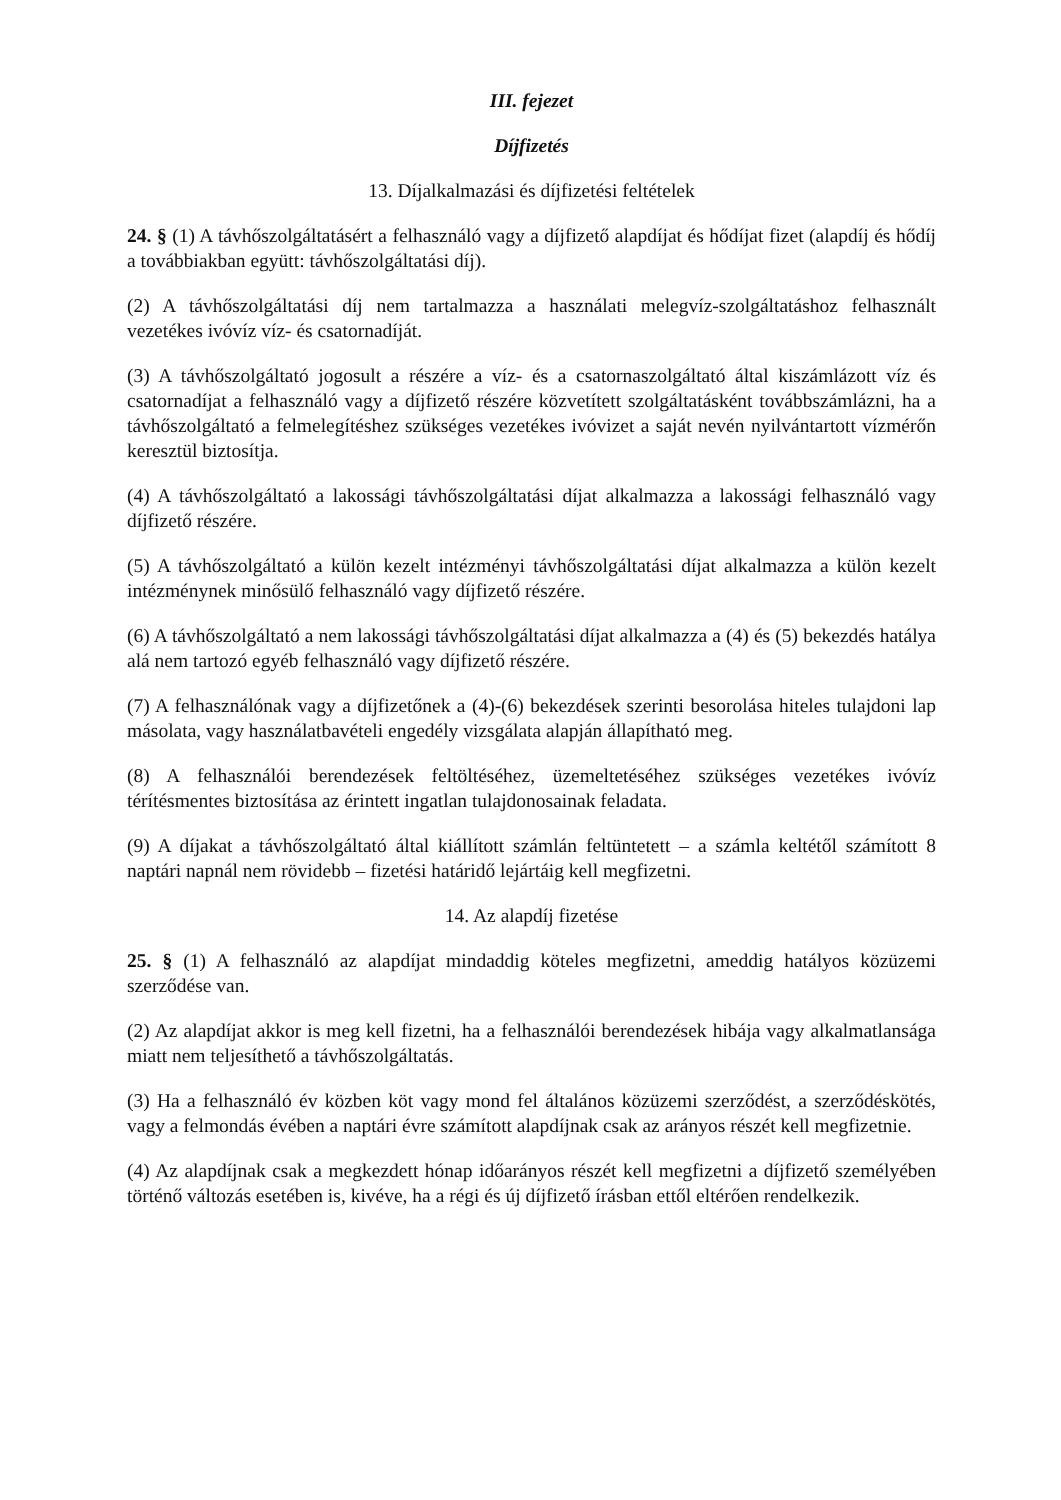III. fejezet
Díjfizetés
13. Díjalkalmazási és díjfizetési feltételek
24. § (1) A távhőszolgáltatásért a felhasználó vagy a díjfizető alapdíjat és hődíjat fizet (alapdíj és hődíj a továbbiakban együtt: távhőszolgáltatási díj).
(2) A távhőszolgáltatási díj nem tartalmazza a használati melegvíz-szolgáltatáshoz felhasznált vezetékes ivóvíz víz- és csatornadíját.
(3) A távhőszolgáltató jogosult a részére a víz- és a csatornaszolgáltató által kiszámlázott víz és csatornadíjat a felhasználó vagy a díjfizető részére közvetített szolgáltatásként továbbszámlázni, ha a távhőszolgáltató a felmelegítéshez szükséges vezetékes ivóvizet a saját nevén nyilvántartott vízmérőn keresztül biztosítja.
(4) A távhőszolgáltató a lakossági távhőszolgáltatási díjat alkalmazza a lakossági felhasználó vagy díjfizető részére.
(5) A távhőszolgáltató a külön kezelt intézményi távhőszolgáltatási díjat alkalmazza a külön kezelt intézménynek minősülő felhasználó vagy díjfizető részére.
(6) A távhőszolgáltató a nem lakossági távhőszolgáltatási díjat alkalmazza a (4) és (5) bekezdés hatálya alá nem tartozó egyéb felhasználó vagy díjfizető részére.
(7) A felhasználónak vagy a díjfizetőnek a (4)-(6) bekezdések szerinti besorolása hiteles tulajdoni lap másolata, vagy használatbavételi engedély vizsgálata alapján állapítható meg.
(8) A felhasználói berendezések feltöltéséhez, üzemeltetéséhez szükséges vezetékes ivóvíz térítésmentes biztosítása az érintett ingatlan tulajdonosainak feladata.
(9) A díjakat a távhőszolgáltató által kiállított számlán feltüntetett – a számla keltétől számított 8 naptári napnál nem rövidebb – fizetési határidő lejártáig kell megfizetni.
14. Az alapdíj fizetése
25. § (1) A felhasználó az alapdíjat mindaddig köteles megfizetni, ameddig hatályos közüzemi szerződése van.
(2) Az alapdíjat akkor is meg kell fizetni, ha a felhasználói berendezések hibája vagy alkalmatlansága miatt nem teljesíthető a távhőszolgáltatás.
(3) Ha a felhasználó év közben köt vagy mond fel általános közüzemi szerződést, a szerződéskötés, vagy a felmondás évében a naptári évre számított alapdíjnak csak az arányos részét kell megfizetnie.
(4) Az alapdíjnak csak a megkezdett hónap időarányos részét kell megfizetni a díjfizető személyében történő változás esetében is, kivéve, ha a régi és új díjfizető írásban ettől eltérően rendelkezik.